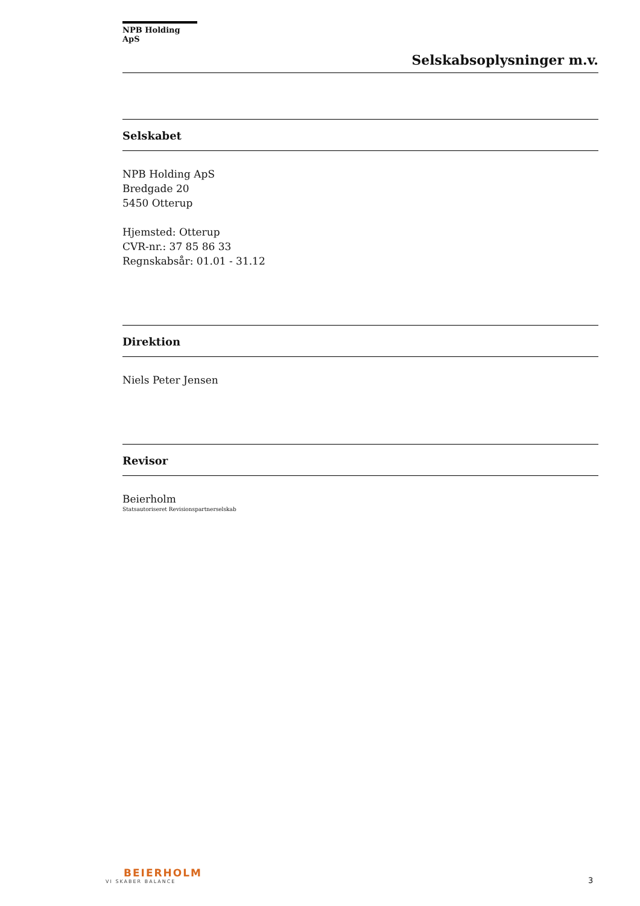NPB Holding ApS
Selskabsoplysninger m.v.
Selskabet
NPB Holding ApS
Bredgade 20
5450 Otterup
Hjemsted: Otterup
CVR-nr.: 37 85 86 33
Regnskabsår: 01.01 - 31.12
Direktion
Niels Peter Jensen
Revisor
Beierholm
Statsautoriseret Revisionspartnerselskab
BEIERHOLM
VI SKABER BALANCE
3